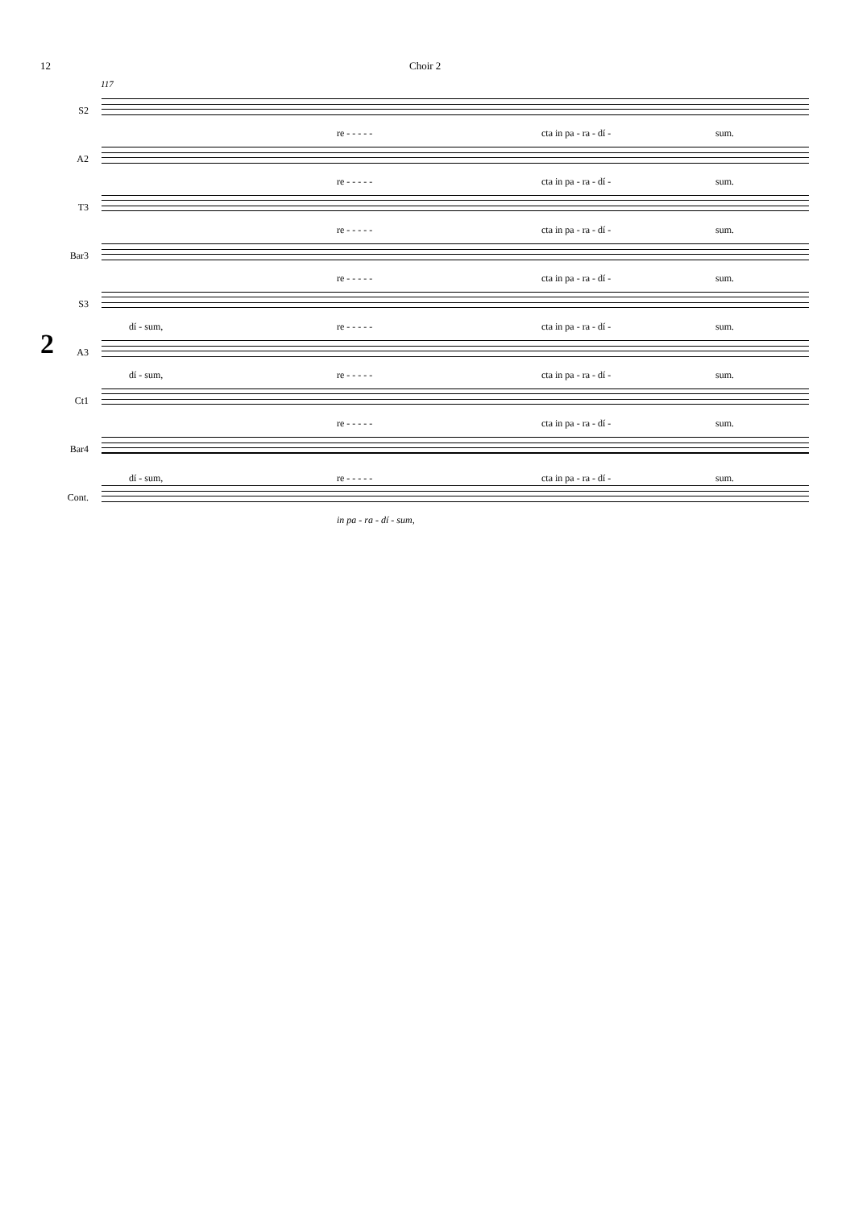12 Choir 2
117
2
S2
re - - - - - cta in pa - ra - dí - sum.
A2
re - - - - - cta in pa - ra - dí - sum.
T3
re - - - - - cta in pa - ra - dí - sum.
Bar3
re - - - - - cta in pa - ra - dí - sum.
S3
dí - sum, re - - - - - cta in pa - ra - dí - sum.
A3
dí - sum, re - - - - - cta in pa - ra - dí - sum.
Ct1
re - - - - - cta in pa - ra - dí - sum.
Bar4
dí - sum, re - - - - - cta in pa - ra - dí - sum.
Cont.
in pa - ra - dí - sum,